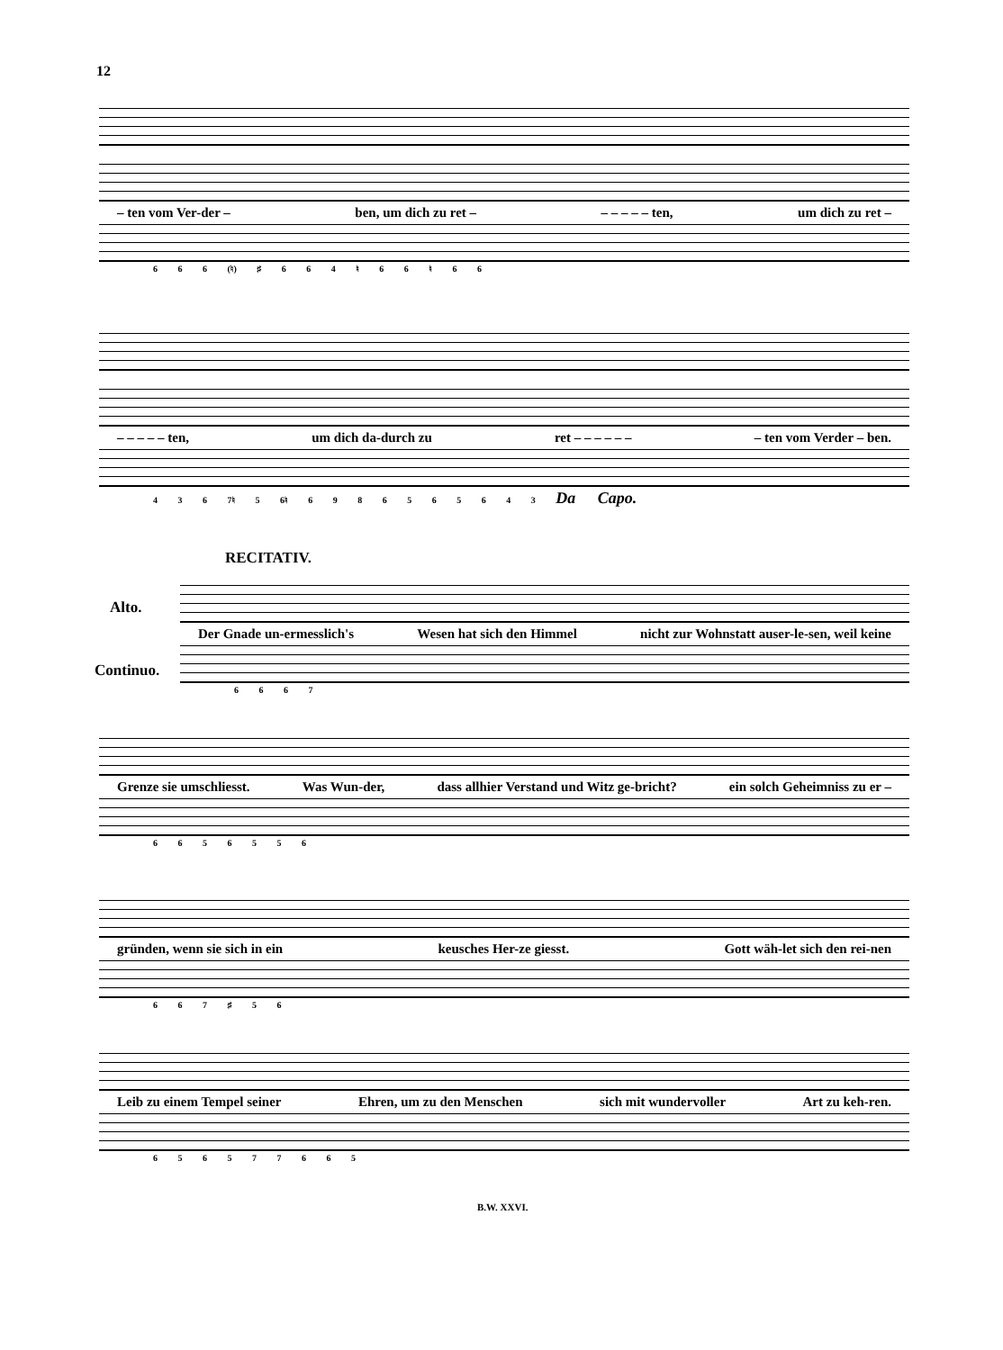12
– ten vom Ver-der – ben, um dich zu ret – – – – – – ten, um dich zu ret –
6 6 6 (♮) ♯ 6 6 4 ♮ 6 6 ♮ 6 6
– – – – – ten, um dich da-durch zu ret – – – – – – – ten vom Verder – ben.
4 3 6 7♮ 5 6♮ 6 9 8 6 5 6 5 6 4 3 Da Capo.
RECITATIV.
Alto.
Continuo.
Der Gnade un-ermesslich's Wesen hat sich den Himmel nicht zur Wohnstatt auser-le-sen, weil keine
6 6 6 7
Grenze sie umschliesst. Was Wun-der, dass allhier Verstand und Witz ge-bricht? ein solch Geheimniss zu er –
6 6 5 6 5 5 6
gründen, wenn sie sich in ein keusches Her-ze giesst. Gott wäh-let sich den rei-nen
6 6 7 ♯ 5 6
Leib zu einem Tempel seiner Ehren, um zu den Menschen sich mit wundervoller Art zu keh-ren.
6 5 6 5 7 7 6 6 5
B.W. XXVI.